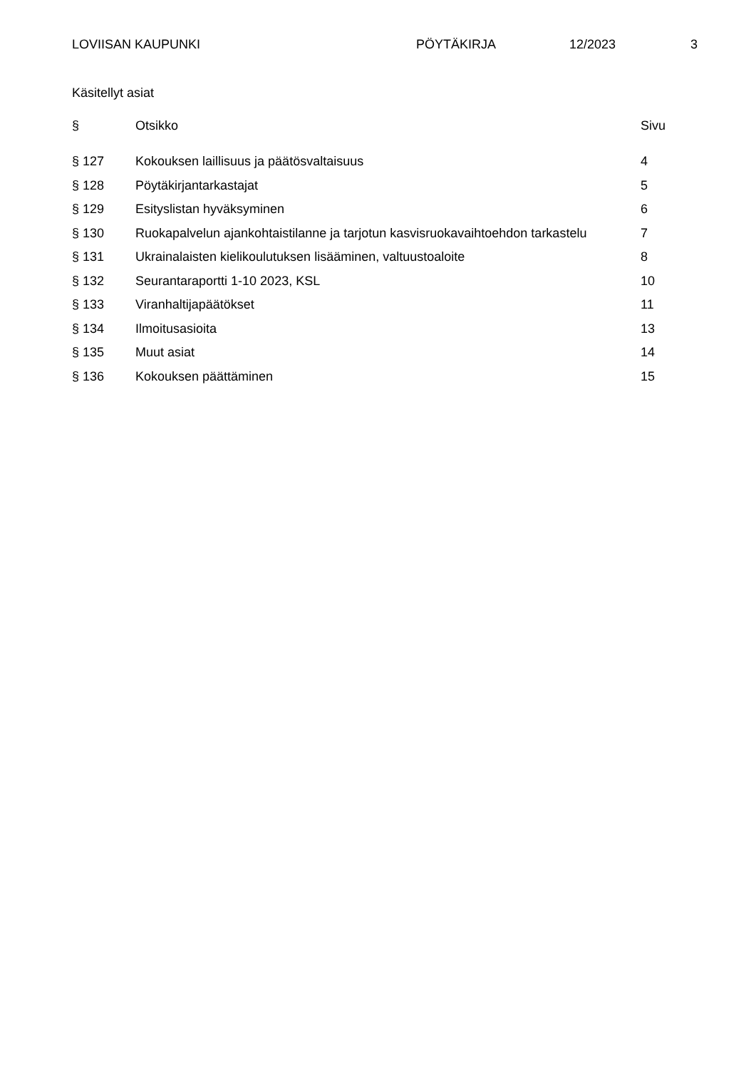LOVIISAN KAUPUNKI PÖYTÄKIRJA 12/2023 3
Käsitellyt asiat
| § | Otsikko | Sivu |
| --- | --- | --- |
| § 127 | Kokouksen laillisuus ja päätösvaltaisuus | 4 |
| § 128 | Pöytäkirjantarkastajat | 5 |
| § 129 | Esityslistan hyväksyminen | 6 |
| § 130 | Ruokapalvelun ajankohtaistilanne ja tarjotun kasvisruokavaihtoehdon tarkastelu | 7 |
| § 131 | Ukrainalaisten kielikoulutuksen lisääminen, valtuustoaloite | 8 |
| § 132 | Seurantaraportti 1-10 2023, KSL | 10 |
| § 133 | Viranhaltijapäätökset | 11 |
| § 134 | Ilmoitusasioita | 13 |
| § 135 | Muut asiat | 14 |
| § 136 | Kokouksen päättäminen | 15 |